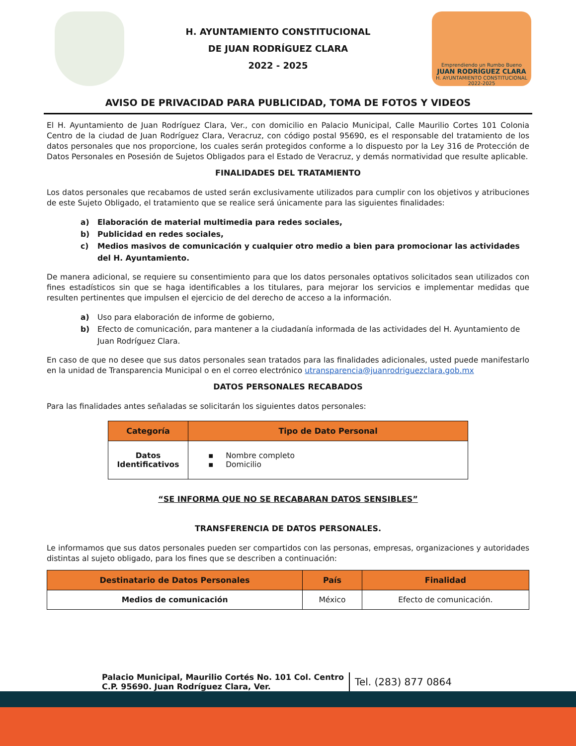H. AYUNTAMIENTO CONSTITUCIONAL
DE JUAN RODRÍGUEZ CLARA
2022 - 2025
Emprendiendo un Rumbo Bueno
JUAN RODRÍGUEZ CLARA
H. AYUNTAMIENTO CONSTITUCIONAL 2022-2025
AVISO DE PRIVACIDAD PARA PUBLICIDAD, TOMA DE FOTOS Y VIDEOS
El H. Ayuntamiento de Juan Rodríguez Clara, Ver., con domicilio en Palacio Municipal, Calle Maurilio Cortes 101 Colonia Centro de la ciudad de Juan Rodríguez Clara, Veracruz, con código postal 95690, es el responsable del tratamiento de los datos personales que nos proporcione, los cuales serán protegidos conforme a lo dispuesto por la Ley 316 de Protección de Datos Personales en Posesión de Sujetos Obligados para el Estado de Veracruz, y demás normatividad que resulte aplicable.
FINALIDADES DEL TRATAMIENTO
Los datos personales que recabamos de usted serán exclusivamente utilizados para cumplir con los objetivos y atribuciones de este Sujeto Obligado, el tratamiento que se realice será únicamente para las siguientes finalidades:
a) Elaboración de material multimedia para redes sociales,
b) Publicidad en redes sociales,
c) Medios masivos de comunicación y cualquier otro medio a bien para promocionar las actividades del H. Ayuntamiento.
De manera adicional, se requiere su consentimiento para que los datos personales optativos solicitados sean utilizados con fines estadísticos sin que se haga identificables a los titulares, para mejorar los servicios e implementar medidas que resulten pertinentes que impulsen el ejercicio de del derecho de acceso a la información.
a) Uso para elaboración de informe de gobierno,
b) Efecto de comunicación, para mantener a la ciudadanía informada de las actividades del H. Ayuntamiento de Juan Rodríguez Clara.
En caso de que no desee que sus datos personales sean tratados para las finalidades adicionales, usted puede manifestarlo en la unidad de Transparencia Municipal o en el correo electrónico utransparencia@juanrodriguezclara.gob.mx
DATOS PERSONALES RECABADOS
Para las finalidades antes señaladas se solicitarán los siguientes datos personales:
| Categoría | Tipo de Dato Personal |
| --- | --- |
| Datos Identificativos | ▪ Nombre completo ▪ Domicilio |
“SE INFORMA QUE NO SE RECABARAN DATOS SENSIBLES”
TRANSFERENCIA DE DATOS PERSONALES.
Le informamos que sus datos personales pueden ser compartidos con las personas, empresas, organizaciones y autoridades distintas al sujeto obligado, para los fines que se describen a continuación:
| Destinatario de Datos Personales | País | Finalidad |
| --- | --- | --- |
| Medios de comunicación | México | Efecto de comunicación. |
Palacio Municipal, Maurilio Cortés No. 101 Col. Centro
C.P. 95690. Juan Rodríguez Clara, Ver.
Tel. (283) 877 0864